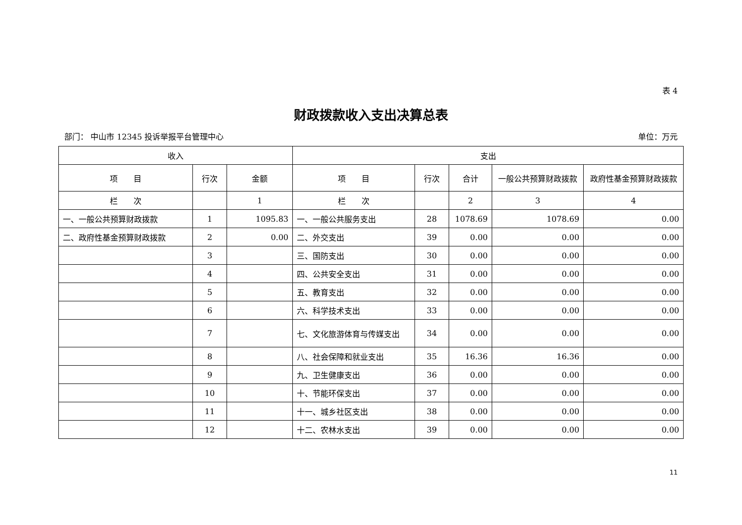表 4
财政拨款收入支出决算总表
部门： 中山市 12345 投诉举报平台管理中心 单位：万元
| 收入 | | | 支出 | | | | |
| --- | --- | --- | --- | --- | --- | --- | --- |
| 项 目 | 行次 | 金额 | 项 目 | 行次 | 合计 | 一般公共预算财政拨款 | 政府性基金预算财政拨款 |
| 栏 次 | | 1 | 栏 次 | | 2 | 3 | 4 |
| 一、一般公共预算财政拨款 | 1 | 1095.83 | 一、一般公共服务支出 | 28 | 1078.69 | 1078.69 | 0.00 |
| 二、政府性基金预算财政拨款 | 2 | 0.00 | 二、外交支出 | 39 | 0.00 | 0.00 | 0.00 |
| | 3 | | 三、国防支出 | 30 | 0.00 | 0.00 | 0.00 |
| | 4 | | 四、公共安全支出 | 31 | 0.00 | 0.00 | 0.00 |
| | 5 | | 五、教育支出 | 32 | 0.00 | 0.00 | 0.00 |
| | 6 | | 六、科学技术支出 | 33 | 0.00 | 0.00 | 0.00 |
| | 7 | | 七、文化旅游体育与传媒支出 | 34 | 0.00 | 0.00 | 0.00 |
| | 8 | | 八、社会保障和就业支出 | 35 | 16.36 | 16.36 | 0.00 |
| | 9 | | 九、卫生健康支出 | 36 | 0.00 | 0.00 | 0.00 |
| | 10 | | 十、节能环保支出 | 37 | 0.00 | 0.00 | 0.00 |
| | 11 | | 十一、城乡社区支出 | 38 | 0.00 | 0.00 | 0.00 |
| | 12 | | 十二、农林水支出 | 39 | 0.00 | 0.00 | 0.00 |
11